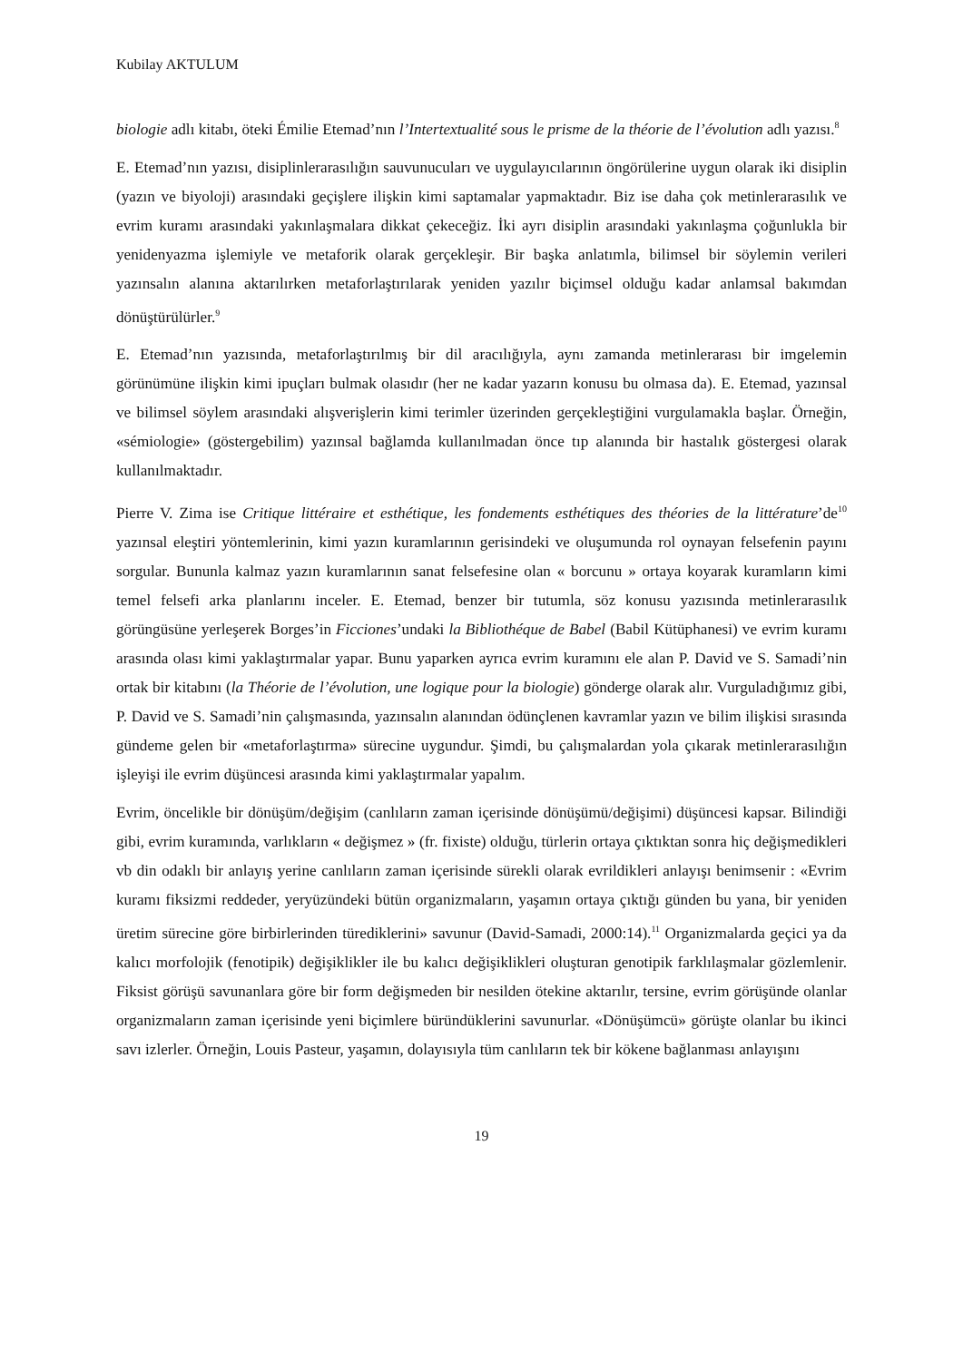Kubilay AKTULUM
biologie adlı kitabı, öteki Émilie Etemad’nın l’Intertextualité sous le prisme de la théorie de l’évolution adlı yazısı.<sup>8</sup>
E. Etemad’nın yazısı, disiplinlerarasılığın sauvunucuları ve uygulayıcılarının öngörülerine uygun olarak iki disiplin (yazın ve biyoloji) arasındaki geçişlere ilişkin kimi saptamalar yapmaktadır. Biz ise daha çok metinlerarasılık ve evrim kuramı arasındaki yakınlaşmalara dikkat çekeceğiz. İki ayrı disiplin arasındaki yakınlaşma çoğunlukla bir yenidenyazma işlemiyle ve metaforik olarak gerçekleşir. Bir başka anlatımla, bilimsel bir söylemin verileri yazınsalın alanına aktarılırken metaforlaştırılarak yeniden yazılır biçimsel olduğu kadar anlamsal bakımdan dönüştürülürler.<sup>9</sup>
E. Etemad’nın yazısında, metaforlaştırılmış bir dil aracılığıyla, aynı zamanda metinlerarası bir imgelemin görünümüne ilişkin kimi ipuçları bulmak olasıdır (her ne kadar yazarın konusu bu olmasa da). E. Etemad, yazınsal ve bilimsel söylem arasındaki alışverişlerin kimi terimler üzerinden gerçekleştiğini vurgulamakla başlar. Örneğin, «sémiologie» (göstergebilim) yazınsal bağlamda kullanılmadan önce tıp alanında bir hastalık göstergesi olarak kullanılmaktadır.
Pierre V. Zima ise Critique littéraire et esthétique, les fondements esthétiques des théories de la littérature’de<sup>10</sup> yazınsal eleştiri yöntemlerinin, kimi yazın kuramlarının gerisindeki ve oluşumunda rol oynayan felsefenin payını sorgular. Bununla kalmaz yazın kuramlarının sanat felsefesine olan « borcunu » ortaya koyarak kuramların kimi temel felsefi arka planlarını inceler. E. Etemad, benzer bir tutumla, söz konusu yazısında metinlerarasılık görüngüsüne yerleşerek Borges’in Ficciones’undaki la Bibliothéque de Babel (Babil Kütüphanesi) ve evrim kuramı arasında olası kimi yaklaştırmalar yapar. Bunu yaparken ayrıca evrim kuramını ele alan P. David ve S. Samadi’nin ortak bir kitabını (la Théorie de l’évolution, une logique pour la biologie) gönderge olarak alır. Vurguladığımız gibi, P. David ve S. Samadi’nin çalışmasında, yazınsalın alanından ödünçlenen kavramlar yazın ve bilim ilişkisi sırasında gündeme gelen bir «metaforlaştırma» sürecine uygundur. Şimdi, bu çalışmalardan yola çıkarak metinlerarasılığın işleyişi ile evrim düşüncesi arasında kimi yaklaştırmalar yapalım.
Evrim, öncelikle bir dönüşüm/değişim (canlıların zaman içerisinde dönüşümü/değişimi) düşüncesi kapsar. Bilindiği gibi, evrim kuramında, varlıkların « değişmez » (fr. fixiste) olduğu, türlerin ortaya çıktıktan sonra hiç değişmedikleri vb din odaklı bir anlayış yerine canlıların zaman içerisinde sürekli olarak evrildikleri anlayışı benimsenir : «Evrim kuramı fiksizmi reddeder, yeryüzündeki bütün organizmaların, yaşamın ortaya çıktığı günden bu yana, bir yeniden üretim sürecine göre birbirlerinden türediklerini» savunur (David-Samadi, 2000:14).<sup>11</sup> Organizmalarda geçici ya da kalıcı morfolojik (fenotipik) değişiklikler ile bu kalıcı değişiklikleri oluşturan genotipik farklılaşmalar gözlemlenir. Fiksist görüşü savunanlara göre bir form değişmeden bir nesilden ötekine aktarılır, tersine, evrim görüşünde olanlar organizmaların zaman içerisinde yeni biçimlere büründüklerini savunurlar. «Dönüşümcü» görüşte olanlar bu ikinci savı izlerler. Örneğin, Louis Pasteur, yaşamın, dolayısıyla tüm canlıların tek bir kökene bağlanması anlayışını
19